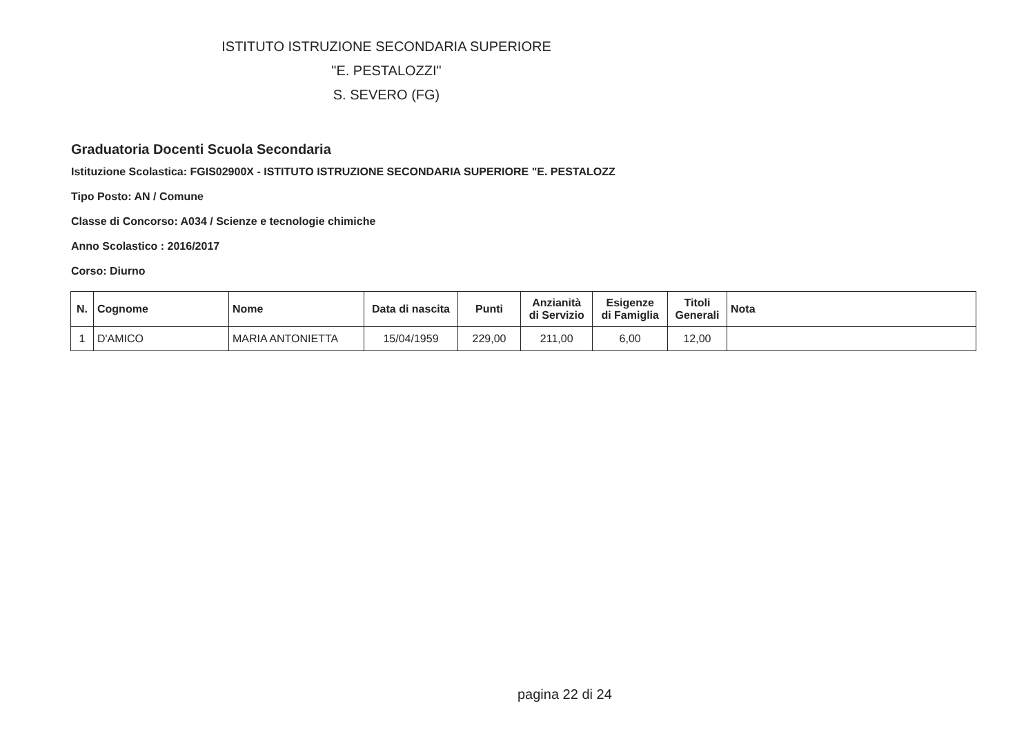ISTITUTO ISTRUZIONE SECONDARIA SUPERIORE
"E. PESTALOZZI"
S. SEVERO (FG)
Graduatoria Docenti Scuola Secondaria
Istituzione Scolastica: FGIS02900X - ISTITUTO ISTRUZIONE SECONDARIA SUPERIORE "E. PESTALOZZ
Tipo Posto: AN / Comune
Classe di Concorso: A034 / Scienze e tecnologie chimiche
Anno Scolastico : 2016/2017
Corso: Diurno
| N. | Cognome | Nome | Data di nascita | Punti | Anzianità di Servizio | Esigenze di Famiglia | Titoli Generali | Nota |
| --- | --- | --- | --- | --- | --- | --- | --- | --- |
| 1 | D'AMICO | MARIA ANTONIETTA | 15/04/1959 | 229,00 | 211,00 | 6,00 | 12,00 | |
pagina 22 di 24